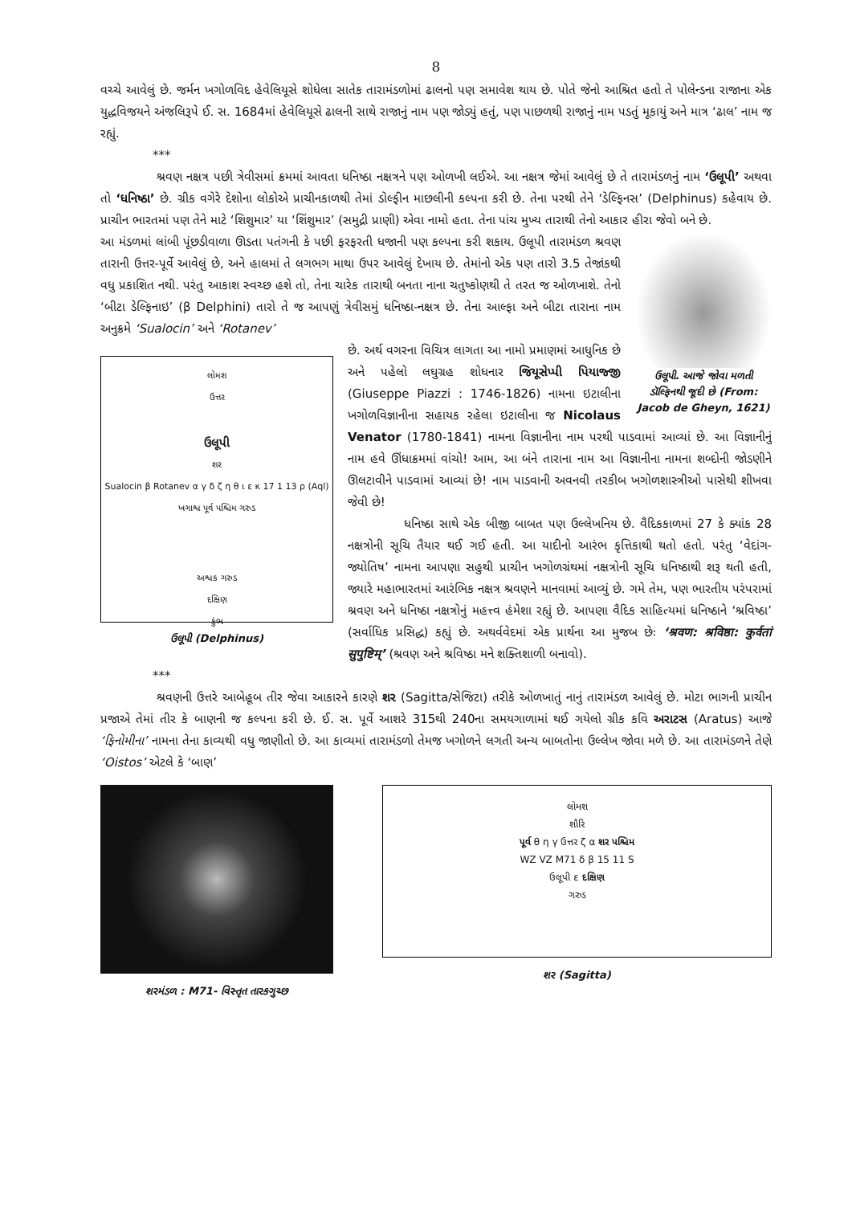8
વચ્ચે આવેલું છે. જર્મન ખગોળવિદ હેવેલિયૂસે શોધેલા સાતેક તારામંડળોમાં ઢાલનો પણ સમાવેશ થાય છે. પોતે જેનો આશ્રિત હતો તે પોલેન્ડના રાજાના એક યુદ્ધવિજયને અંજલિરૂપે ઈ. સ. 1684માં હેવેલિયૂસે ઢાલની સાથે રાજાનું નામ પણ જોડ્યું હતું, પણ પાછળથી રાજાનું નામ પડતું મૂકાયું અને માત્ર ‘ઢાલ’ નામ જ રહ્યું.
***
શ્રવણ નક્ષત્ર પછી ત્રેવીસમાં ક્રમમાં આવતા ધનિષ્ઠા નક્ષત્રને પણ ઓળખી લઈએ. આ નક્ષત્ર જેમાં આવેલું છે તે તારામંડળનું નામ ‘ઉલૂપી’ અથવા તો ‘ધનિષ્ઠા’ છે. ગ્રીક વગેરે દેશોના લોકોએ પ્રાચીનકાળથી તેમાં ડોલ્ફીન માછલીની કલ્પના કરી છે. તેના પરથી તેને ‘ડેલ્ફિનસ’ (Delphinus) કહેવાય છે. પ્રાચીન ભારતમાં પણ તેને માટે ‘શિશુમાર’ યા ‘શિંશુમાર’ (સમુદ્રી પ્રાણી) એવા નામો હતા. તેના પાંચ મુખ્ય તારાથી તેનો આકાર હીરા જેવો બને છે.
ઉલૂપી. આજે જોવા મળતી ડૉલ્ફિનથી જૂદી છે (From: Jacob de Gheyn, 1621)
આ મંડળમાં લાંબી પૂંછડીવાળા ઊડતા પતંગની કે પછી ફરફરતી ધજાની પણ કલ્પના કરી શકાય. ઉલૂપી તારામંડળ શ્રવણ તારાની ઉત્તર-પૂર્વે આવેલું છે, અને હાલમાં તે લગભગ માથા ઉપર આવેલું દેખાય છે. તેમાંનો એક પણ તારો 3.5 તેજાંકથી વધુ પ્રકાશિત નથી. પરંતુ આકાશ સ્વચ્છ હશે તો, તેના ચારેક તારાથી બનતા નાના ચતુષ્કોણથી તે તરત જ ઓળખાશે. તેનો ‘બીટા ડેલ્ફિનાઇ’ (β Delphini) તારો તે જ આપણું ત્રેવીસમું ધનિષ્ઠા-નક્ષત્ર છે. તેના આલ્ફા અને બીટા તારાના નામ અનુક્રમે ‘Sualocin’ અને ‘Rotanev’
લોમશ
ઉત્તર
ઉલૂપી
શર
Sualocin β Rotanev α γ δ ζ η θ ι ε κ 17 1 13 ρ (Aql)
ખગાશ્વ પૂર્વ પશ્ચિમ ગરુડ
અશ્વક ગરુડ
દક્ષિણ
કુંભ
ઉલૂપી (Delphinus)
છે. અર્થ વગરના વિચિત્ર લાગતા આ નામો પ્રમાણમાં આધુનિક છે અને પહેલો લઘુગ્રહ શોધનાર જિયૂસેપ્પી પિયાજ્જી (Giuseppe Piazzi : 1746-1826) નામના ઇટાલીના ખગોળવિજ્ઞાનીના સહાયક રહેલા ઇટાલીના જ Nicolaus Venator (1780-1841) નામના વિજ્ઞાનીના નામ પરથી પાડવામાં આવ્યાં છે. આ વિજ્ઞાનીનું નામ હવે ઊંધાક્રમમાં વાંચો! આમ, આ બંને તારાના નામ આ વિજ્ઞાનીના નામના શબ્દોની જોડણીને ઊલટાવીને પાડવામાં આવ્યાં છે! નામ પાડવાની અવનવી તરકીબ ખગોળશાસ્ત્રીઓ પાસેથી શીખવા જેવી છે!
ધનિષ્ઠા સાથે એક બીજી બાબત પણ ઉલ્લેખનિય છે. વૈદિકકાળમાં 27 કે ક્યાંક 28 નક્ષત્રોની સૂચિ તૈયાર થઈ ગઈ હતી. આ યાદીનો આરંભ કૃત્તિકાથી થતો હતો. પરંતુ ‘વેદાંગ-જ્યોતિષ’ નામના આપણા સહુથી પ્રાચીન ખગોળગ્રંથમાં નક્ષત્રોની સૂચિ ધનિષ્ઠાથી શરૂ થતી હતી, જ્યારે મહાભારતમાં આરંભિક નક્ષત્ર શ્રવણને માનવામાં આવ્યું છે. ગમે તેમ, પણ ભારતીય પરંપરામાં શ્રવણ અને ધનિષ્ઠા નક્ષત્રોનું મહત્ત્વ હંમેશા રહ્યું છે. આપણા વૈદિક સાહિત્યમાં ધનિષ્ઠાને ‘શ્રવિષ્ઠા’ (સર્વાધિક પ્રસિદ્ધ) કહ્યું છે. અથર્વવેદમાં એક પ્રાર્થના આ મુજબ છેઃ ‘श्रवण: श्रविष्ठा: कुर्वतां सुपुष्टिम्’ (શ્રવણ અને શ્રવિષ્ઠા મને શક્તિશાળી બનાવો).
***
શ્રવણની ઉત્તરે આબેહૂબ તીર જેવા આકારને કારણે શર (Sagitta/સેજિટા) તરીકે ઓળખાતું નાનું તારામંડળ આવેલું છે. મોટા ભાગની પ્રાચીન પ્રજાએ તેમાં તીર કે બાણની જ કલ્પના કરી છે. ઈ. સ. પૂર્વે આશરે 315થી 240ના સમયગાળામાં થઈ ગયેલો ગ્રીક કવિ અરાટસ (Aratus) આજે ‘ફિનોમીના’ નામના તેના કાવ્યથી વધુ જાણીતો છે. આ કાવ્યમાં તારામંડળો તેમજ ખગોળને લગતી અન્ય બાબતોના ઉલ્લેખ જોવા મળે છે. આ તારામંડળને તેણે ‘Oistos’ એટલે કે ‘બાણ’
શરમંડળ : M71- વિસ્તૃત તારકગુચ્છ
લોમશ
શૌરિ
પૂર્વ θ η γ ઉત્તર ζ α શર પશ્ચિમ
WZ VZ M71 δ β 15 11 S
ઉલૂપી ε દક્ષિણ
ગરુડ
શર (Sagitta)